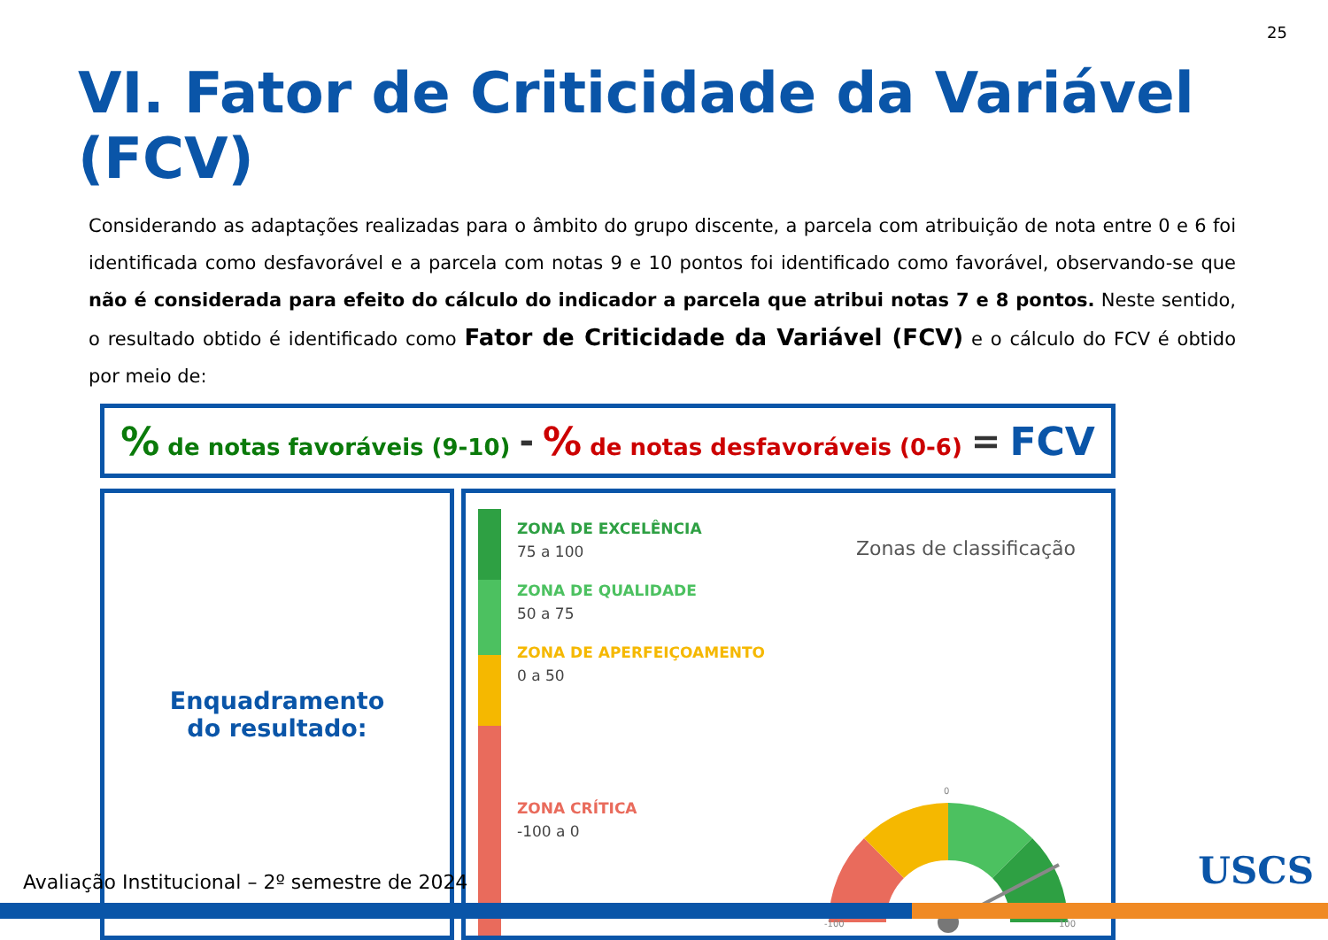25
VI. Fator de Criticidade da Variável (FCV)
Considerando as adaptações realizadas para o âmbito do grupo discente, a parcela com atribuição de nota entre 0 e 6 foi identificada como desfavorável e a parcela com notas 9 e 10 pontos foi identificado como favorável, observando-se que não é considerada para efeito do cálculo do indicador a parcela que atribui notas 7 e 8 pontos. Neste sentido, o resultado obtido é identificado como Fator de Criticidade da Variável (FCV) e o cálculo do FCV é obtido por meio de:
% de notas favoráveis (9-10) - % de notas desfavoráveis (0-6) = FCV
Enquadramento
do resultado:
ZONA DE EXCELÊNCIA
75 a 100
ZONA DE QUALIDADE
50 a 75
ZONA DE APERFEIÇOAMENTO
0 a 50
ZONA CRÍTICA
-100 a 0
Zonas de classificação
0
-100
100
Avaliação Institucional – 2º semestre de 2024
USCS